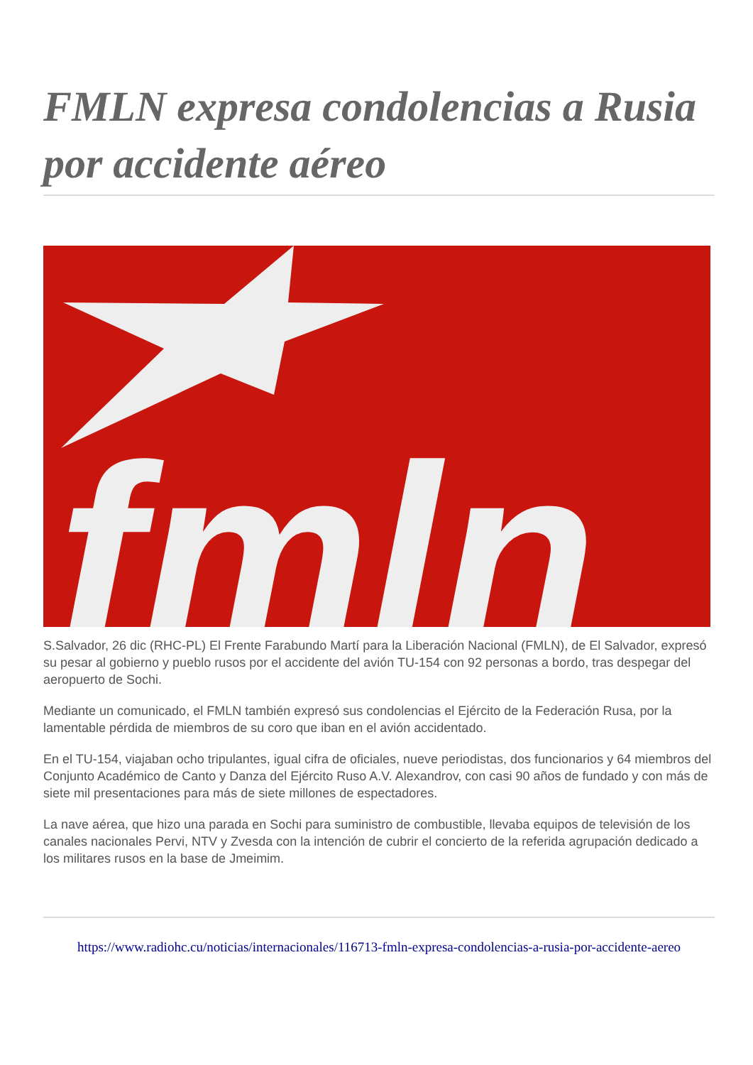FMLN expresa condolencias a Rusia por accidente aéreo
fmln
S.Salvador, 26 dic (RHC-PL) El Frente Farabundo Martí para la Liberación Nacional (FMLN), de El Salvador, expresó su pesar al gobierno y pueblo rusos por el accidente del avión TU-154 con 92 personas a bordo, tras despegar del aeropuerto de Sochi.
Mediante un comunicado, el FMLN también expresó sus condolencias el Ejército de la Federación Rusa, por la lamentable pérdida de miembros de su coro que iban en el avión accidentado.
En el TU-154, viajaban ocho tripulantes, igual cifra de oficiales, nueve periodistas, dos funcionarios y 64 miembros del Conjunto Académico de Canto y Danza del Ejército Ruso A.V. Alexandrov, con casi 90 años de fundado y con más de siete mil presentaciones para más de siete millones de espectadores.
La nave aérea, que hizo una parada en Sochi para suministro de combustible, llevaba equipos de televisión de los canales nacionales Pervi, NTV y Zvesda con la intención de cubrir el concierto de la referida agrupación dedicado a los militares rusos en la base de Jmeimim.
https://www.radiohc.cu/noticias/internacionales/116713-fmln-expresa-condolencias-a-rusia-por-accidente-aereo